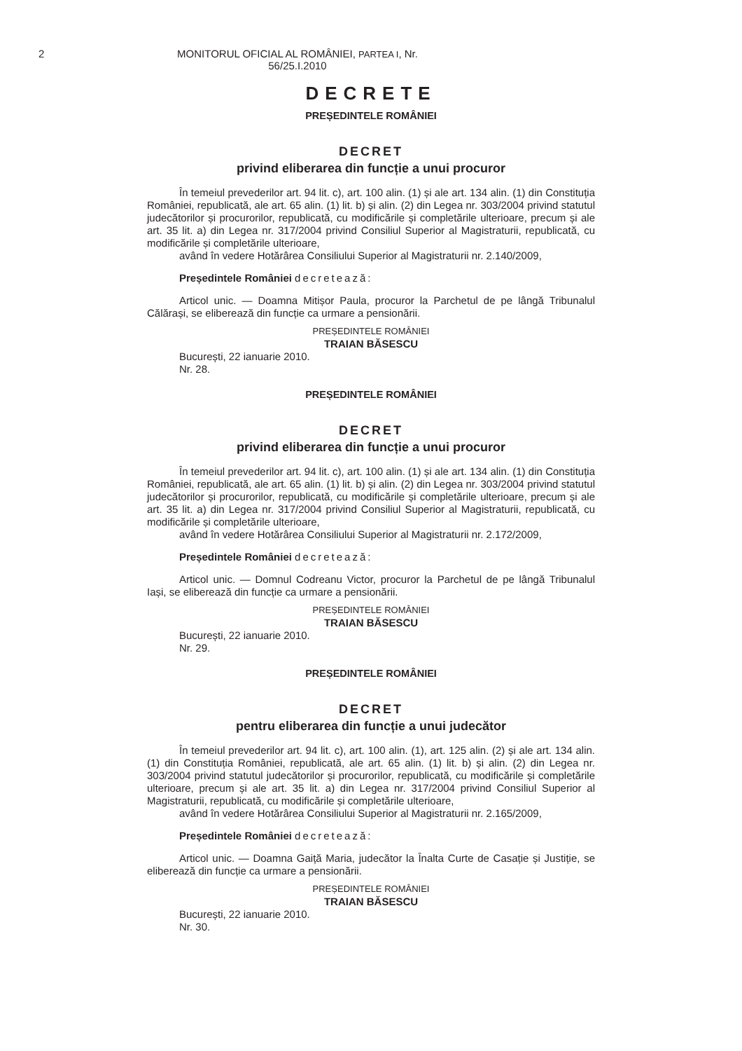2
MONITORUL OFICIAL AL ROMÂNIEI, PARTEA I, Nr. 56/25.I.2010
DECRETE
PREȘEDINTELE ROMÂNIEI
DECRET
privind eliberarea din funcție a unui procuror
În temeiul prevederilor art. 94 lit. c), art. 100 alin. (1) și ale art. 134 alin. (1) din Constituția României, republicată, ale art. 65 alin. (1) lit. b) și alin. (2) din Legea nr. 303/2004 privind statutul judecătorilor și procurorilor, republicată, cu modificările și completările ulterioare, precum și ale art. 35 lit. a) din Legea nr. 317/2004 privind Consiliul Superior al Magistraturii, republicată, cu modificările și completările ulterioare,
având în vedere Hotărârea Consiliului Superior al Magistraturii nr. 2.140/2009,
Președintele României decretează:
Articol unic. — Doamna Mitișor Paula, procuror la Parchetul de pe lângă Tribunalul Călărași, se eliberează din funcție ca urmare a pensionării.
PREȘEDINTELE ROMÂNIEI
TRAIAN BĂSESCU
București, 22 ianuarie 2010.
Nr. 28.
PREȘEDINTELE ROMÂNIEI
DECRET
privind eliberarea din funcție a unui procuror
În temeiul prevederilor art. 94 lit. c), art. 100 alin. (1) și ale art. 134 alin. (1) din Constituția României, republicată, ale art. 65 alin. (1) lit. b) și alin. (2) din Legea nr. 303/2004 privind statutul judecătorilor și procurorilor, republicată, cu modificările și completările ulterioare, precum și ale art. 35 lit. a) din Legea nr. 317/2004 privind Consiliul Superior al Magistraturii, republicată, cu modificările și completările ulterioare,
având în vedere Hotărârea Consiliului Superior al Magistraturii nr. 2.172/2009,
Președintele României decretează:
Articol unic. — Domnul Codreanu Victor, procuror la Parchetul de pe lângă Tribunalul Iași, se eliberează din funcție ca urmare a pensionării.
PREȘEDINTELE ROMÂNIEI
TRAIAN BĂSESCU
București, 22 ianuarie 2010.
Nr. 29.
PREȘEDINTELE ROMÂNIEI
DECRET
pentru eliberarea din funcție a unui judecător
În temeiul prevederilor art. 94 lit. c), art. 100 alin. (1), art. 125 alin. (2) și ale art. 134 alin. (1) din Constituția României, republicată, ale art. 65 alin. (1) lit. b) și alin. (2) din Legea nr. 303/2004 privind statutul judecătorilor și procurorilor, republicată, cu modificările și completările ulterioare, precum și ale art. 35 lit. a) din Legea nr. 317/2004 privind Consiliul Superior al Magistraturii, republicată, cu modificările și completările ulterioare,
având în vedere Hotărârea Consiliului Superior al Magistraturii nr. 2.165/2009,
Președintele României decretează:
Articol unic. — Doamna Gaiță Maria, judecător la Înalta Curte de Casație și Justiție, se eliberează din funcție ca urmare a pensionării.
PREȘEDINTELE ROMÂNIEI
TRAIAN BĂSESCU
București, 22 ianuarie 2010.
Nr. 30.